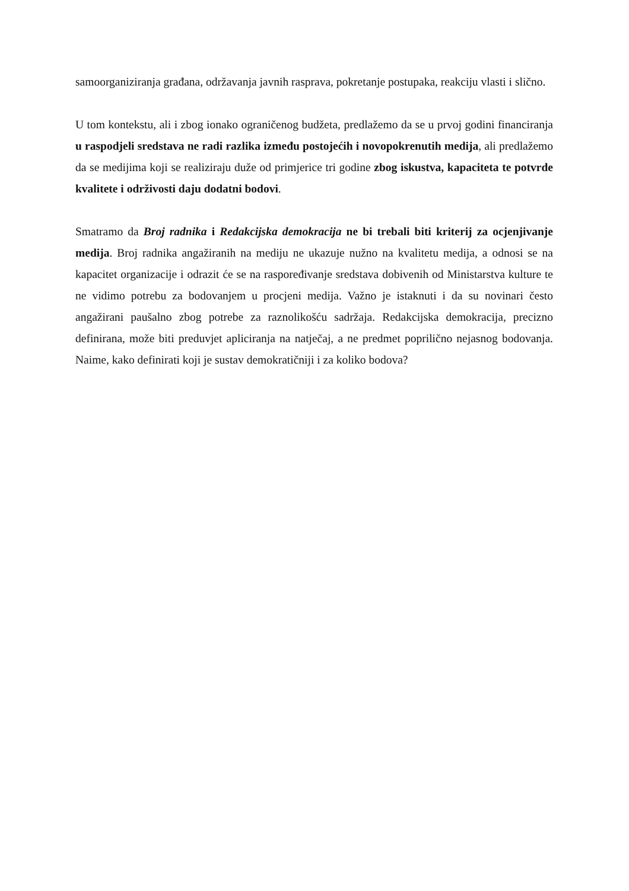samoorganiziranja građana, održavanja javnih rasprava, pokretanje postupaka, reakciju vlasti i slično.
U tom kontekstu, ali i zbog ionako ograničenog budžeta, predlažemo da se u prvoj godini financiranja u raspodjeli sredstava ne radi razlika između postojećih i novopokrenutih medija, ali predlažemo da se medijima koji se realiziraju duže od primjerice tri godine zbog iskustva, kapaciteta te potvrde kvalitete i održivosti daju dodatni bodovi.
Smatramo da Broj radnika i Redakcijska demokracija ne bi trebali biti kriterij za ocjenjivanje medija. Broj radnika angažiranih na mediju ne ukazuje nužno na kvalitetu medija, a odnosi se na kapacitet organizacije i odrazit će se na raspoređivanje sredstava dobivenih od Ministarstva kulture te ne vidimo potrebu za bodovanjem u procjeni medija. Važno je istaknuti i da su novinari često angažirani paušalno zbog potrebe za raznolikošću sadržaja. Redakcijska demokracija, precizno definirana, može biti preduvjet apliciranja na natječaj, a ne predmet poprilično nejasnog bodovanja. Naime, kako definirati koji je sustav demokratičniji i za koliko bodova?